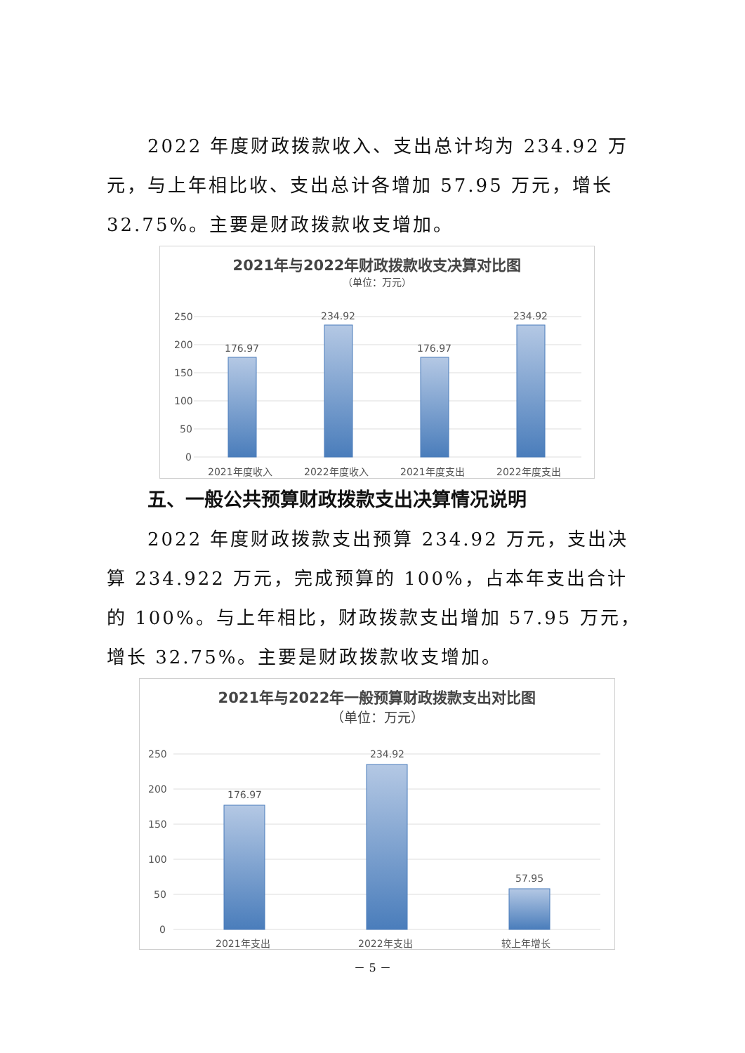2022 年度财政拨款收入、支出总计均为 234.92 万元，与上年相比收、支出总计各增加 57.95 万元，增长 32.75%。主要是财政拨款收支增加。
2021年与2022年财政拨款收支决算对比图
（单位：万元）
250
200
150
100
50
0
176.97
234.92
176.97
234.92
2021年度收入
2022年度收入
2021年度支出
2022年度支出
五、一般公共预算财政拨款支出决算情况说明
2022 年度财政拨款支出预算 234.92 万元，支出决算 234.922 万元，完成预算的 100%，占本年支出合计的 100%。与上年相比，财政拨款支出增加 57.95 万元，增长 32.75%。主要是财政拨款收支增加。
2021年与2022年一般预算财政拨款支出对比图
（单位：万元）
250
200
150
100
50
0
176.97
234.92
57.95
2021年支出
2022年支出
较上年增长
－ 5 －